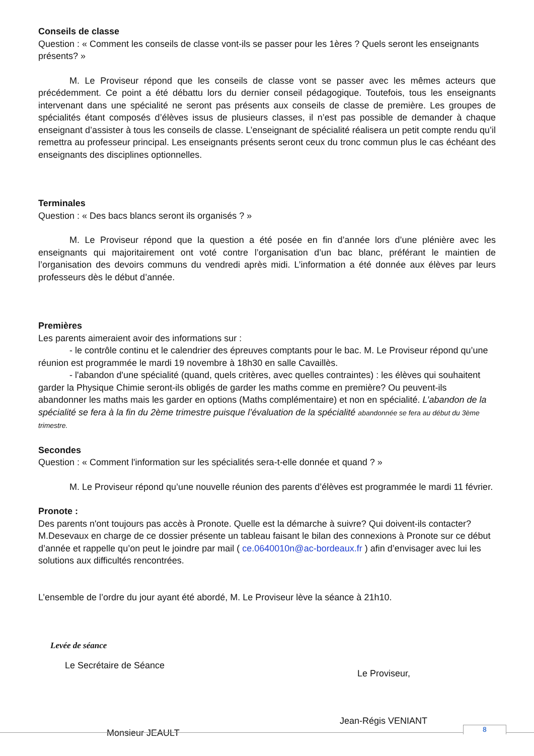Conseils de classe
Question : « Comment les conseils de classe vont-ils se passer pour les 1ères ? Quels seront les enseignants présents? »
M. Le Proviseur répond que les conseils de classe vont se passer avec les mêmes acteurs que précédemment. Ce point a été débattu lors du dernier conseil pédagogique. Toutefois, tous les enseignants intervenant dans une spécialité ne seront pas présents aux conseils de classe de première. Les groupes de spécialités étant composés d’élèves issus de plusieurs classes, il n’est pas possible de demander à chaque enseignant d’assister à tous les conseils de classe. L’enseignant de spécialité réalisera un petit compte rendu qu’il remettra au professeur principal. Les enseignants présents seront ceux du tronc commun plus le cas échéant des enseignants des disciplines optionnelles.
Terminales
Question : « Des bacs blancs seront ils organisés ? »
M. Le Proviseur répond que la question a été posée en fin d’année lors d’une plénière avec les enseignants qui majoritairement ont voté contre l’organisation d’un bac blanc, préférant le maintien de l’organisation des devoirs communs du vendredi après midi. L’information a été donnée aux élèves par leurs professeurs dès le début d’année.
Premières
Les parents aimeraient avoir des informations sur :
- le contrôle continu et le calendrier des épreuves comptants pour le bac. M. Le Proviseur répond qu’une réunion est programmée le mardi 19 novembre à 18h30 en salle Cavaillès.
- l'abandon d'une spécialité (quand, quels critères, avec quelles contraintes) : les élèves qui souhaitent garder la Physique Chimie seront-ils obligés de garder les maths comme en première? Ou peuvent-ils abandonner les maths mais les garder en options (Maths complémentaire) et non en spécialité. L’abandon de la spécialité se fera à la fin du 2ème trimestre puisque l’évaluation de la spécialité abandonnée se fera au début du 3ème trimestre.
Secondes
Question : « Comment l'information sur les spécialités sera-t-elle donnée et quand ? »
M. Le Proviseur répond qu’une nouvelle réunion des parents d’élèves est programmée le mardi 11 février.
Pronote :
Des parents n'ont toujours pas accès à Pronote. Quelle est la démarche à suivre? Qui doivent-ils contacter? M.Desevaux en charge de ce dossier présente un tableau faisant le bilan des connexions à Pronote sur ce début d’année et rappelle qu’on peut le joindre par mail ( ce.0640010n@ac-bordeaux.fr ) afin d’envisager avec lui les solutions aux difficultés rencontrées.
L’ensemble de l’ordre du jour ayant été abordé, M. Le Proviseur lève la séance à 21h10.
Levée de séance
Le Secrétaire de Séance
Le Proviseur,
Monsieur JEAULT
Jean-Régis VENIANT
8